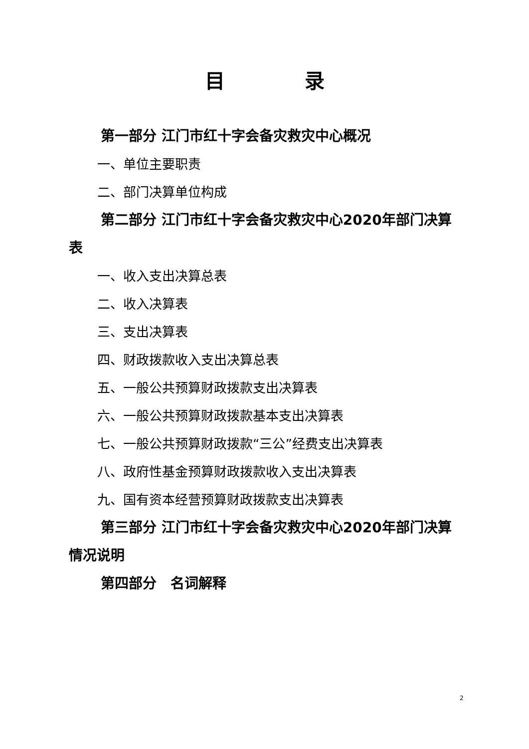目　　　　录
第一部分 江门市红十字会备灾救灾中心概况
一、单位主要职责
二、部门决算单位构成
第二部分 江门市红十字会备灾救灾中心2020年部门决算表
一、收入支出决算总表
二、收入决算表
三、支出决算表
四、财政拨款收入支出决算总表
五、一般公共预算财政拨款支出决算表
六、一般公共预算财政拨款基本支出决算表
七、一般公共预算财政拨款“三公”经费支出决算表
八、政府性基金预算财政拨款收入支出决算表
九、国有资本经营预算财政拨款支出决算表
第三部分 江门市红十字会备灾救灾中心2020年部门决算情况说明
第四部分　名词解释
2